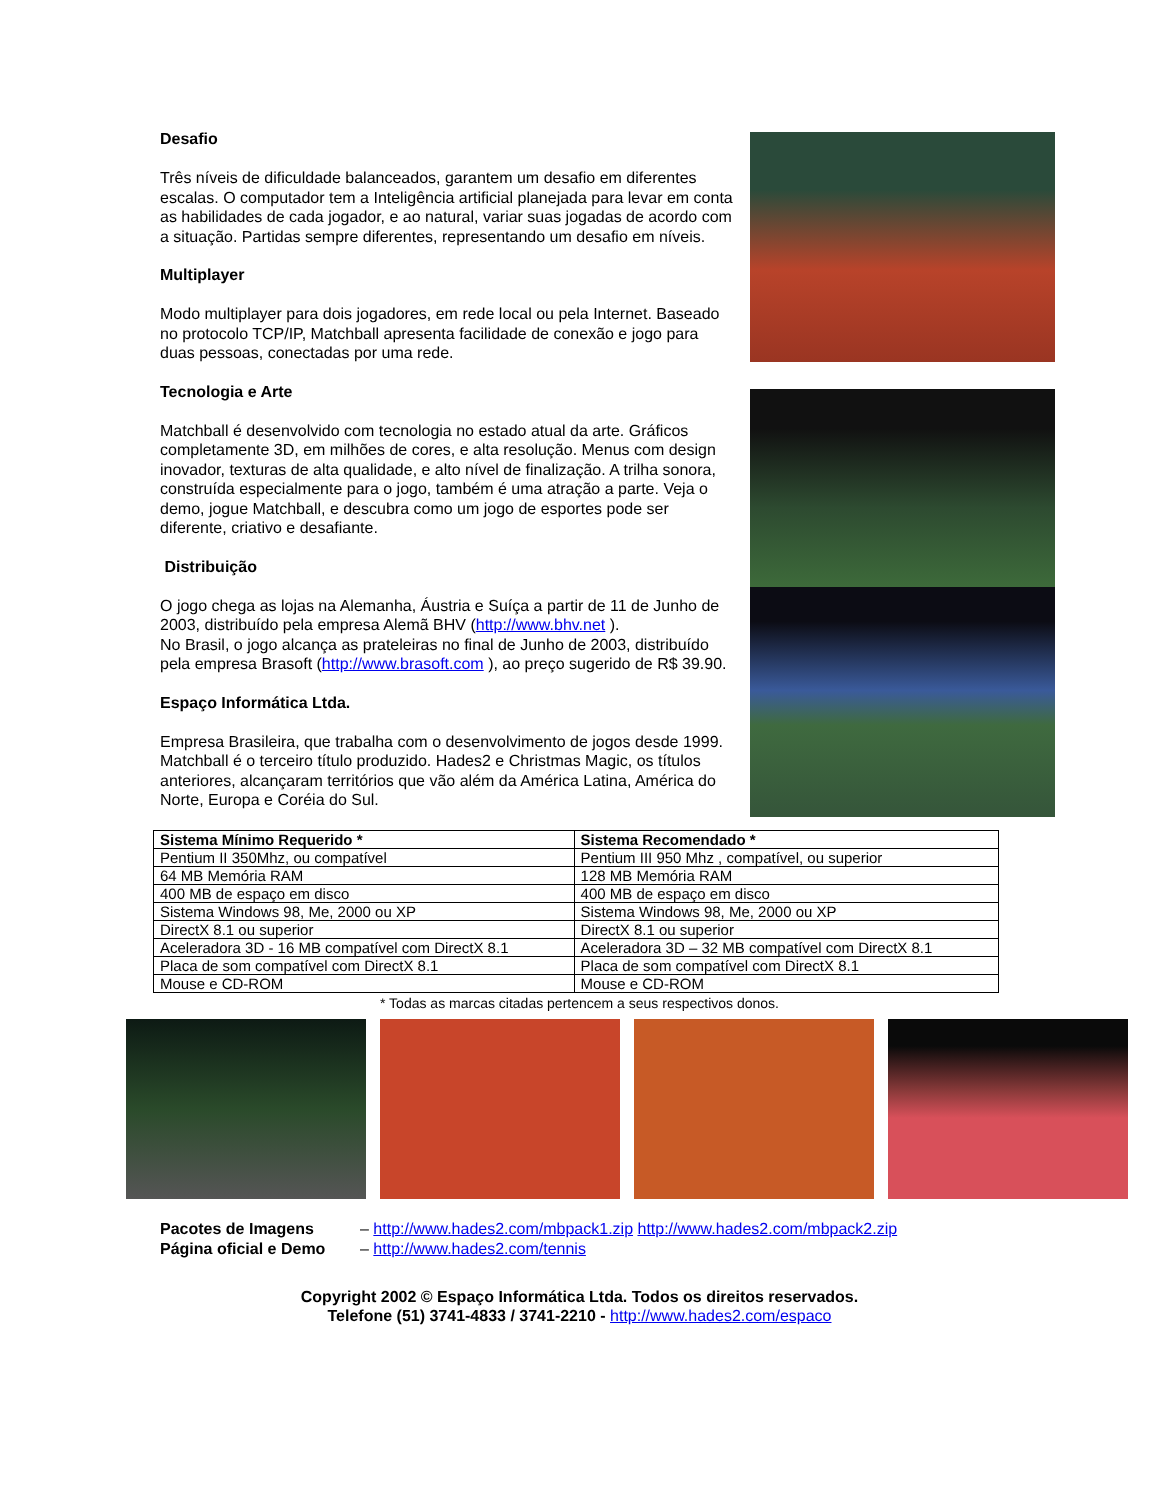Desafio
Três níveis de dificuldade balanceados, garantem um desafio em diferentes escalas. O computador tem a Inteligência artificial planejada para levar em conta as habilidades de cada jogador, e ao natural, variar suas jogadas de acordo com a situação. Partidas sempre diferentes, representando um desafio em níveis.
Multiplayer
Modo multiplayer para dois jogadores, em rede local ou pela Internet. Baseado no protocolo TCP/IP, Matchball apresenta facilidade de conexão e jogo para duas pessoas, conectadas por uma rede.
Tecnologia e Arte
Matchball é desenvolvido com tecnologia no estado atual da arte. Gráficos completamente 3D, em milhões de cores, e alta resolução. Menus com design inovador, texturas de alta qualidade, e alto nível de finalização. A trilha sonora, construída especialmente para o jogo, também é uma atração a parte. Veja o demo, jogue Matchball, e descubra como um jogo de esportes pode ser diferente, criativo e desafiante.
Distribuição
O jogo chega as lojas na Alemanha, Áustria e Suíça a partir de 11 de Junho de 2003, distribuído pela empresa Alemã BHV (http://www.bhv.net ).
No Brasil, o jogo alcança as prateleiras no final de Junho de 2003, distribuído pela empresa Brasoft (http://www.brasoft.com ), ao preço sugerido de R$ 39.90.
Espaço Informática Ltda.
Empresa Brasileira, que trabalha com o desenvolvimento de jogos desde 1999. Matchball é o terceiro título produzido. Hades2 e Christmas Magic, os títulos anteriores, alcançaram territórios que vão além da América Latina, América do Norte, Europa e Coréia do Sul.
| Sistema Mínimo Requerido * | Sistema Recomendado * |
| --- | --- |
| Pentium II 350Mhz, ou compatível | Pentium III 950 Mhz , compatível, ou superior |
| 64 MB Memória RAM | 128 MB Memória RAM |
| 400 MB de espaço em disco | 400 MB de espaço em disco |
| Sistema Windows 98, Me, 2000 ou XP | Sistema Windows 98, Me, 2000 ou XP |
| DirectX 8.1 ou superior | DirectX 8.1 ou superior |
| Aceleradora 3D - 16 MB compatível com DirectX 8.1 | Aceleradora 3D – 32 MB compatível com DirectX 8.1 |
| Placa de som compatível com DirectX 8.1 | Placa de som compatível com DirectX 8.1 |
| Mouse e CD-ROM | Mouse e CD-ROM |
* Todas as marcas citadas pertencem a seus respectivos donos.
Pacotes de Imagens – http://www.hades2.com/mbpack1.zip http://www.hades2.com/mbpack2.zip
Página oficial e Demo – http://www.hades2.com/tennis
Copyright 2002 © Espaço Informática Ltda. Todos os direitos reservados.
Telefone (51) 3741-4833 / 3741-2210 - http://www.hades2.com/espaco